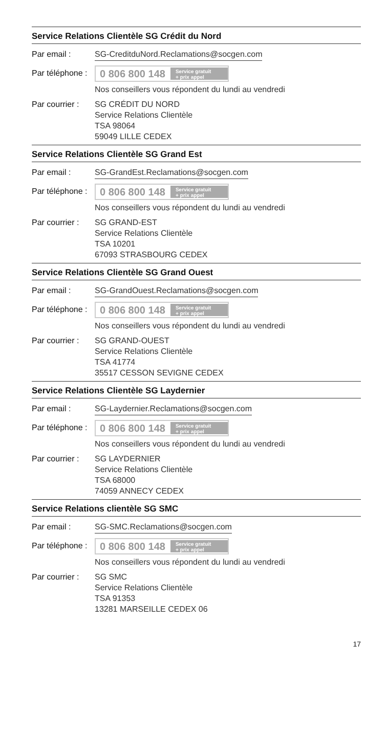Service Relations Clientèle SG Crédit du Nord
Par email : SG-CreditduNord.Reclamations@socgen.com
Par téléphone :
0 806 800 148 Service gratuit
+ prix appel
Nos conseillers vous répondent du lundi au vendredi
Par courrier :
SG CRÉDIT DU NORD
Service Relations Clientèle
TSA 98064
59049 LILLE CEDEX
Service Relations Clientèle SG Grand Est
Par email : SG-GrandEst.Reclamations@socgen.com
Par téléphone :
0 806 800 148 Service gratuit
+ prix appel
Nos conseillers vous répondent du lundi au vendredi
Par courrier :
SG GRAND-EST
Service Relations Clientèle
TSA 10201
67093 STRASBOURG CEDEX
Service Relations Clientèle SG Grand Ouest
Par email : SG-GrandOuest.Reclamations@socgen.com
Par téléphone :
0 806 800 148 Service gratuit
+ prix appel
Nos conseillers vous répondent du lundi au vendredi
Par courrier :
SG GRAND-OUEST
Service Relations Clientèle
TSA 41774
35517 CESSON SEVIGNE CEDEX
Service Relations Clientèle SG Laydernier
Par email : SG-Laydernier.Reclamations@socgen.com
Par téléphone :
0 806 800 148 Service gratuit
+ prix appel
Nos conseillers vous répondent du lundi au vendredi
Par courrier :
SG LAYDERNIER
Service Relations Clientèle
TSA 68000
74059 ANNECY CEDEX
Service Relations clientèle SG SMC
Par email : SG-SMC.Reclamations@socgen.com
Par téléphone :
0 806 800 148 Service gratuit
+ prix appel
Nos conseillers vous répondent du lundi au vendredi
Par courrier :
SG SMC
Service Relations Clientèle
TSA 91353
13281 MARSEILLE CEDEX 06
17